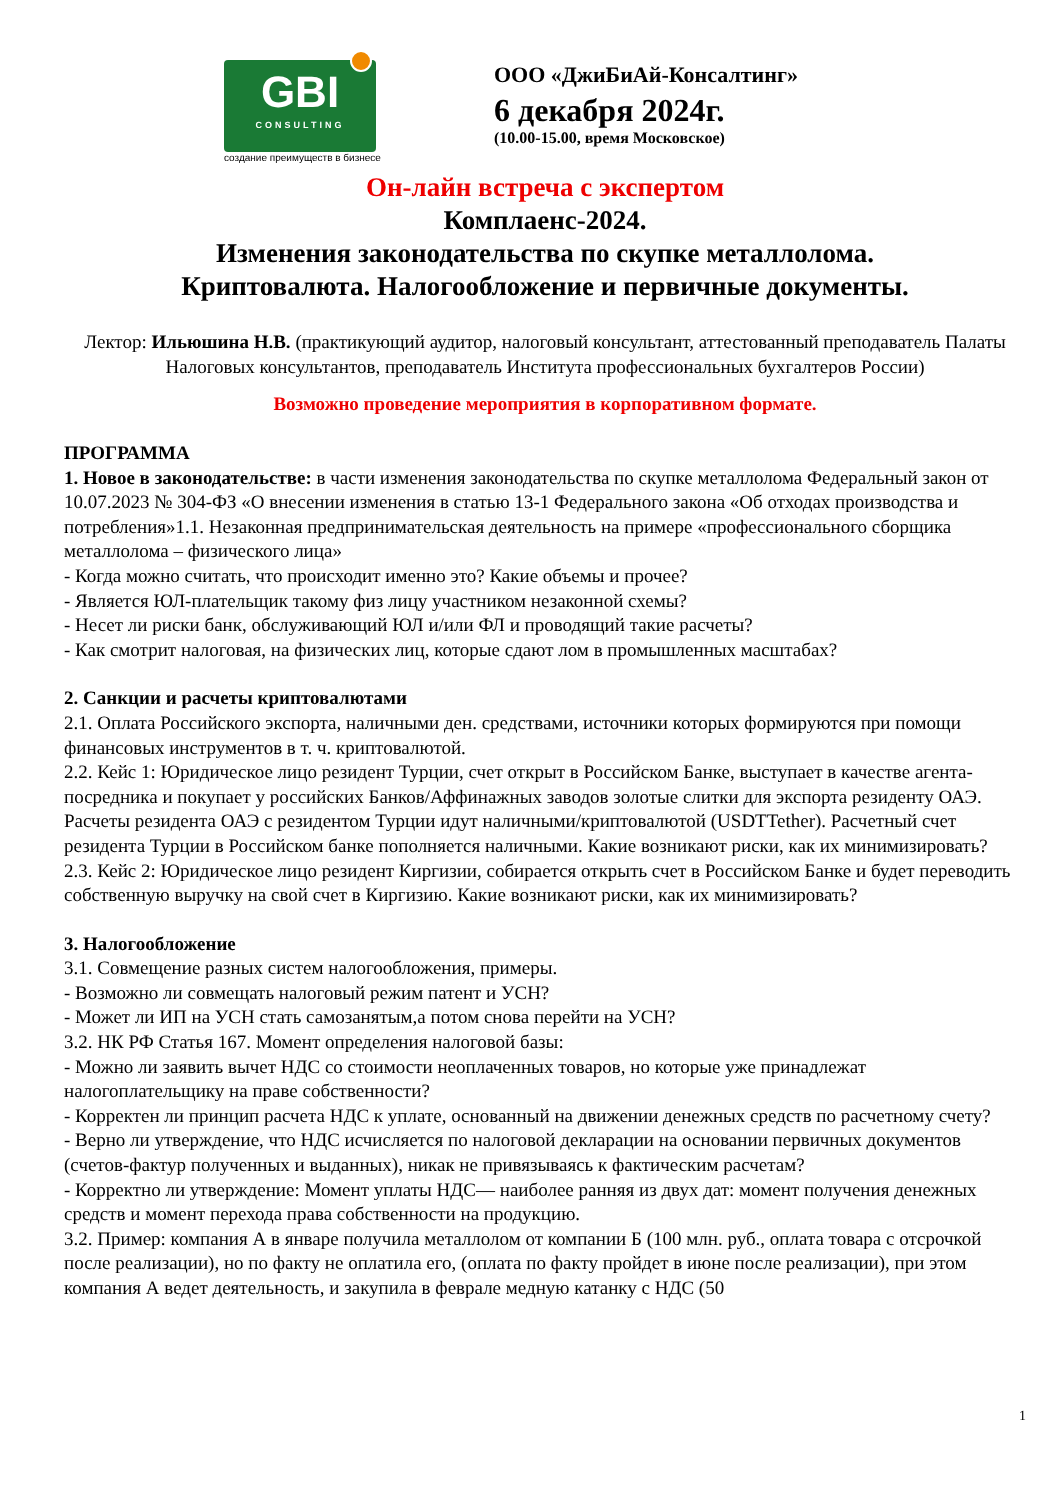GBI
CONSULTING
создание преимуществ в бизнесе
ООО «ДжиБиАй-Консалтинг»
6 декабря 2024г.
(10.00-15.00, время Московское)
Он-лайн встреча с экспертом
Комплаенс-2024.
Изменения законодательства по скупке металлолома.
Криптовалюта. Налогообложение и первичные документы.
Лектор: Ильюшина Н.В. (практикующий аудитор, налоговый консультант, аттестованный преподаватель Палаты Налоговых консультантов, преподаватель Института профессиональных бухгалтеров России)
Возможно проведение мероприятия в корпоративном формате.
ПРОГРАММА
1. Новое в законодательстве: в части изменения законодательства по скупке металлолома Федеральный закон от 10.07.2023 № 304-ФЗ «О внесении изменения в статью 13-1 Федерального закона «Об отходах производства и потребления»1.1. Незаконная предпринимательская деятельность на примере «профессионального сборщика металлолома – физического лица»
- Когда можно считать, что происходит именно это? Какие объемы и прочее?
- Является ЮЛ-плательщик такому физ лицу участником незаконной схемы?
- Несет ли риски банк, обслуживающий ЮЛ и/или ФЛ и проводящий такие расчеты?
- Как смотрит налоговая, на физических лиц, которые сдают лом в промышленных масштабах?
2. Санкции и расчеты криптовалютами
2.1. Оплата Российского экспорта, наличными ден. средствами, источники которых формируются при помощи финансовых инструментов в т. ч. криптовалютой.
2.2. Кейс 1: Юридическое лицо резидент Турции, счет открыт в Российском Банке, выступает в качестве агента-посредника и покупает у российских Банков/Аффинажных заводов золотые слитки для экспорта резиденту ОАЭ. Расчеты резидента ОАЭ с резидентом Турции идут наличными/криптовалютой (USDTTether). Расчетный счет резидента Турции в Российском банке пополняется наличными. Какие возникают риски, как их минимизировать?
2.3. Кейс 2: Юридическое лицо резидент Киргизии, собирается открыть счет в Российском Банке и будет переводить собственную выручку на свой счет в Киргизию. Какие возникают риски, как их минимизировать?
3. Налогообложение
3.1. Совмещение разных систем налогообложения, примеры.
- Возможно ли совмещать налоговый режим патент и УСН?
- Может ли ИП на УСН стать самозанятым,а потом снова перейти на УСН?
3.2. НК РФ Статья 167. Момент определения налоговой базы:
- Можно ли заявить вычет НДС со стоимости неоплаченных товаров, но которые уже принадлежат налогоплательщику на праве собственности?
- Корректен ли принцип расчета НДС к уплате, основанный на движении денежных средств по расчетному счету?
- Верно ли утверждение, что НДС исчисляется по налоговой декларации на основании первичных документов (счетов-фактур полученных и выданных), никак не привязываясь к фактическим расчетам?
- Корректно ли утверждение: Момент уплаты НДС— наиболее ранняя из двух дат: момент получения денежных средств и момент перехода права собственности на продукцию.
3.2. Пример: компания А в январе получила металлолом от компании Б (100 млн. руб., оплата товара с отсрочкой после реализации), но по факту не оплатила его, (оплата по факту пройдет в июне после реализации), при этом компания А ведет деятельность, и закупила в феврале медную катанку с НДС (50
1